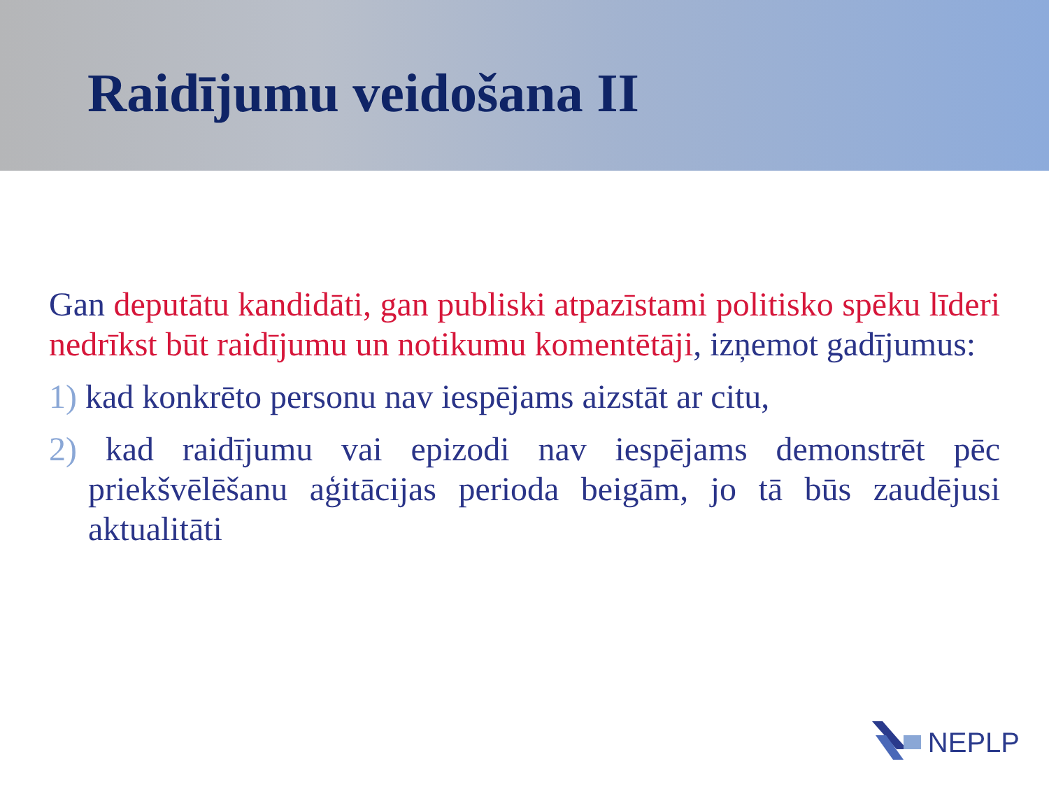Raidījumu veidošana II
Gan deputātu kandidāti, gan publiski atpazīstami politisko spēku līderi nedrīkst būt raidījumu un notikumu komentētāji, izņemot gadījumus:
1) kad konkrēto personu nav iespējams aizstāt ar citu,
2) kad raidījumu vai epizodi nav iespējams demonstrēt pēc priekšvēlēšanu aģitācijas perioda beigām, jo tā būs zaudējusi aktualitāti
NEPLP